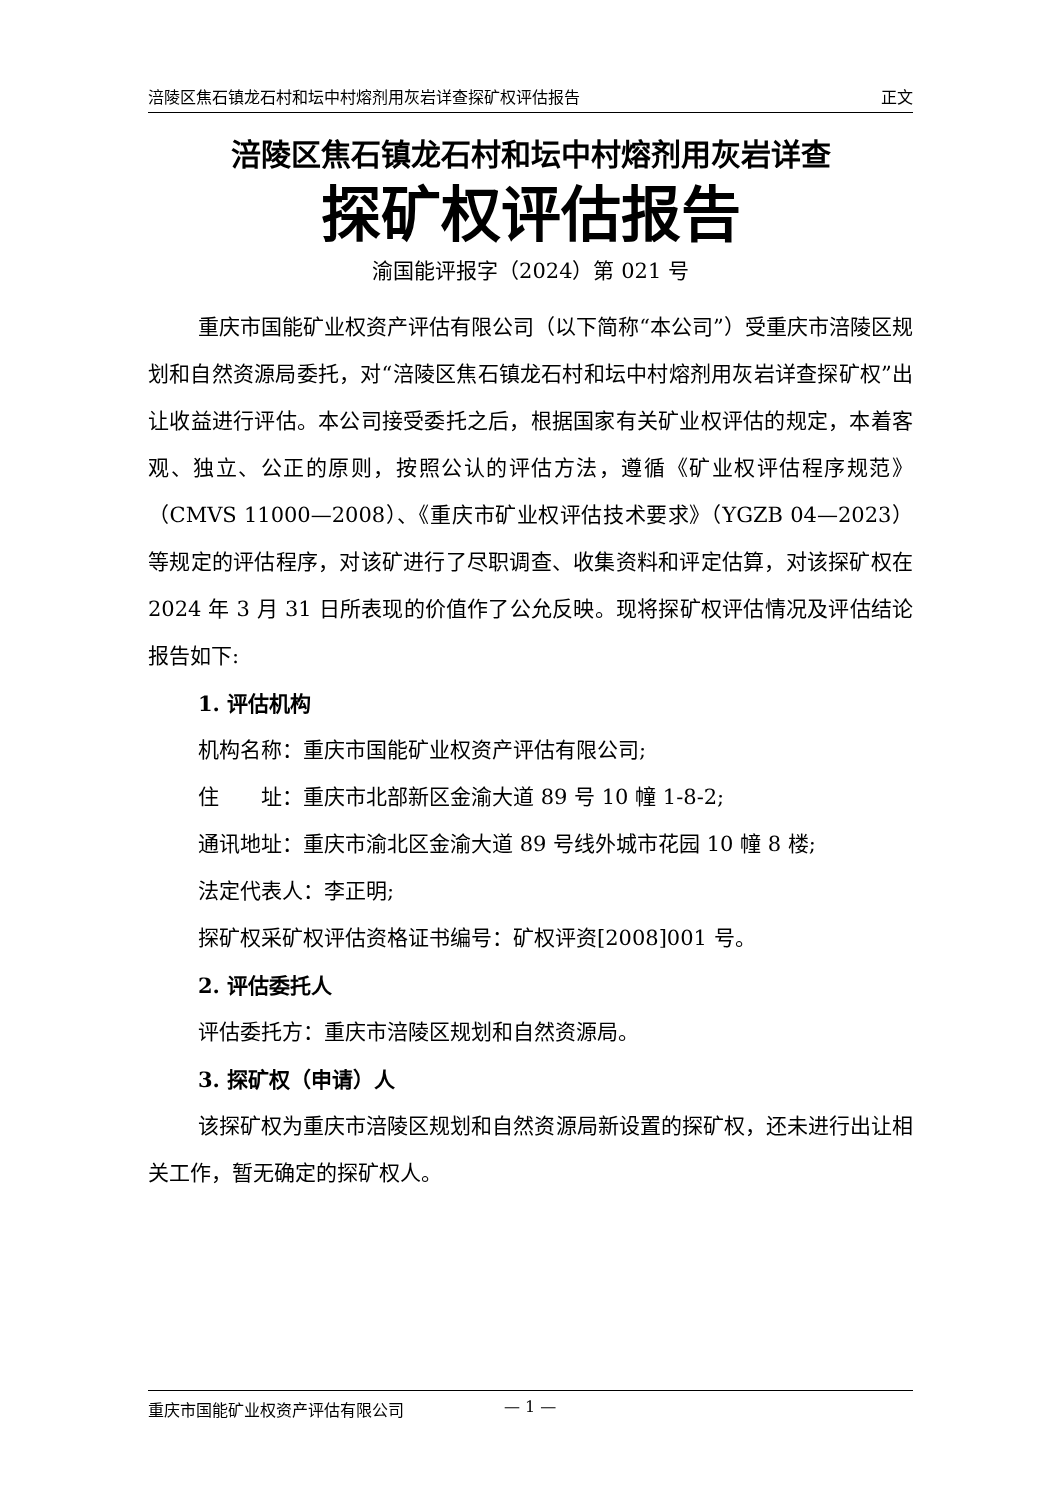涪陵区焦石镇龙石村和坛中村熔剂用灰岩详查探矿权评估报告 正文
涪陵区焦石镇龙石村和坛中村熔剂用灰岩详查
探矿权评估报告
渝国能评报字（2024）第 021 号
重庆市国能矿业权资产评估有限公司（以下简称“本公司”）受重庆市涪陵区规划和自然资源局委托，对“涪陵区焦石镇龙石村和坛中村熔剂用灰岩详查探矿权”出让收益进行评估。本公司接受委托之后，根据国家有关矿业权评估的规定，本着客观、独立、公正的原则，按照公认的评估方法，遵循《矿业权评估程序规范》（CMVS 11000—2008）、《重庆市矿业权评估技术要求》（YGZB 04—2023）等规定的评估程序，对该矿进行了尽职调查、收集资料和评定估算，对该探矿权在 2024 年 3 月 31 日所表现的价值作了公允反映。现将探矿权评估情况及评估结论报告如下:
1. 评估机构
机构名称：重庆市国能矿业权资产评估有限公司;
住　　址：重庆市北部新区金渝大道 89 号 10 幢 1-8-2;
通讯地址：重庆市渝北区金渝大道 89 号线外城市花园 10 幢 8 楼;
法定代表人：李正明;
探矿权采矿权评估资格证书编号：矿权评资[2008]001 号。
2. 评估委托人
评估委托方：重庆市涪陵区规划和自然资源局。
3. 探矿权（申请）人
该探矿权为重庆市涪陵区规划和自然资源局新设置的探矿权，还未进行出让相关工作，暂无确定的探矿权人。
重庆市国能矿业权资产评估有限公司 — 1 —